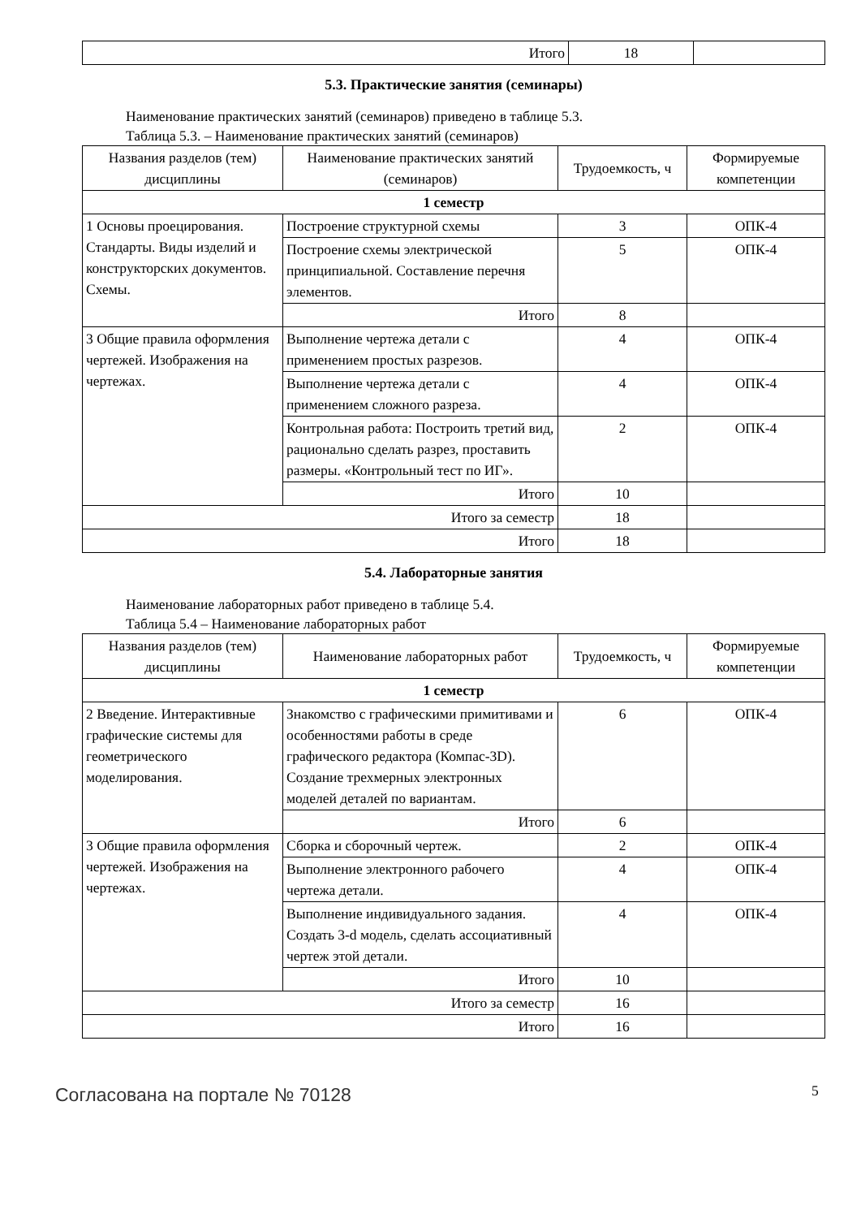| Итого | 18 | |
5.3. Практические занятия (семинары)
Наименование практических занятий (семинаров) приведено в таблице 5.3.
Таблица 5.3. – Наименование практических занятий (семинаров)
| Названия разделов (тем) дисциплины | Наименование практических занятий (семинаров) | Трудоемкость, ч | Формируемые компетенции |
| --- | --- | --- | --- |
| 1 семестр | | | |
| 1 Основы проецирования. Стандарты. Виды изделий и конструкторских документов. Схемы. | Построение структурной схемы | 3 | ОПК-4 |
| | Построение схемы электрической принципиальной. Составление перечня элементов. | 5 | ОПК-4 |
| | Итого | 8 | |
| 3 Общие правила оформления чертежей. Изображения на чертежах. | Выполнение чертежа детали с применением простых разрезов. | 4 | ОПК-4 |
| | Выполнение чертежа детали с применением сложного разреза. | 4 | ОПК-4 |
| | Контрольная работа: Построить третий вид, рационально сделать разрез, проставить размеры. «Контрольный тест по ИГ». | 2 | ОПК-4 |
| | Итого | 10 | |
| Итого за семестр | | 18 | |
| Итого | | 18 | |
5.4. Лабораторные занятия
Наименование лабораторных работ приведено в таблице 5.4.
Таблица 5.4 – Наименование лабораторных работ
| Названия разделов (тем) дисциплины | Наименование лабораторных работ | Трудоемкость, ч | Формируемые компетенции |
| --- | --- | --- | --- |
| 1 семестр | | | |
| 2 Введение. Интерактивные графические системы для геометрического моделирования. | Знакомство с графическими примитивами и особенностями работы в среде графического редактора (Компас-3D). Создание трехмерных электронных моделей деталей по вариантам. | 6 | ОПК-4 |
| | Итого | 6 | |
| 3 Общие правила оформления чертежей. Изображения на чертежах. | Сборка и сборочный чертеж. | 2 | ОПК-4 |
| | Выполнение электронного рабочего чертежа детали. | 4 | ОПК-4 |
| | Выполнение индивидуального задания. Создать 3-d модель, сделать ассоциативный чертеж этой детали. | 4 | ОПК-4 |
| | Итого | 10 | |
| Итого за семестр | | 16 | |
| Итого | | 16 | |
Согласована на портале № 70128 5